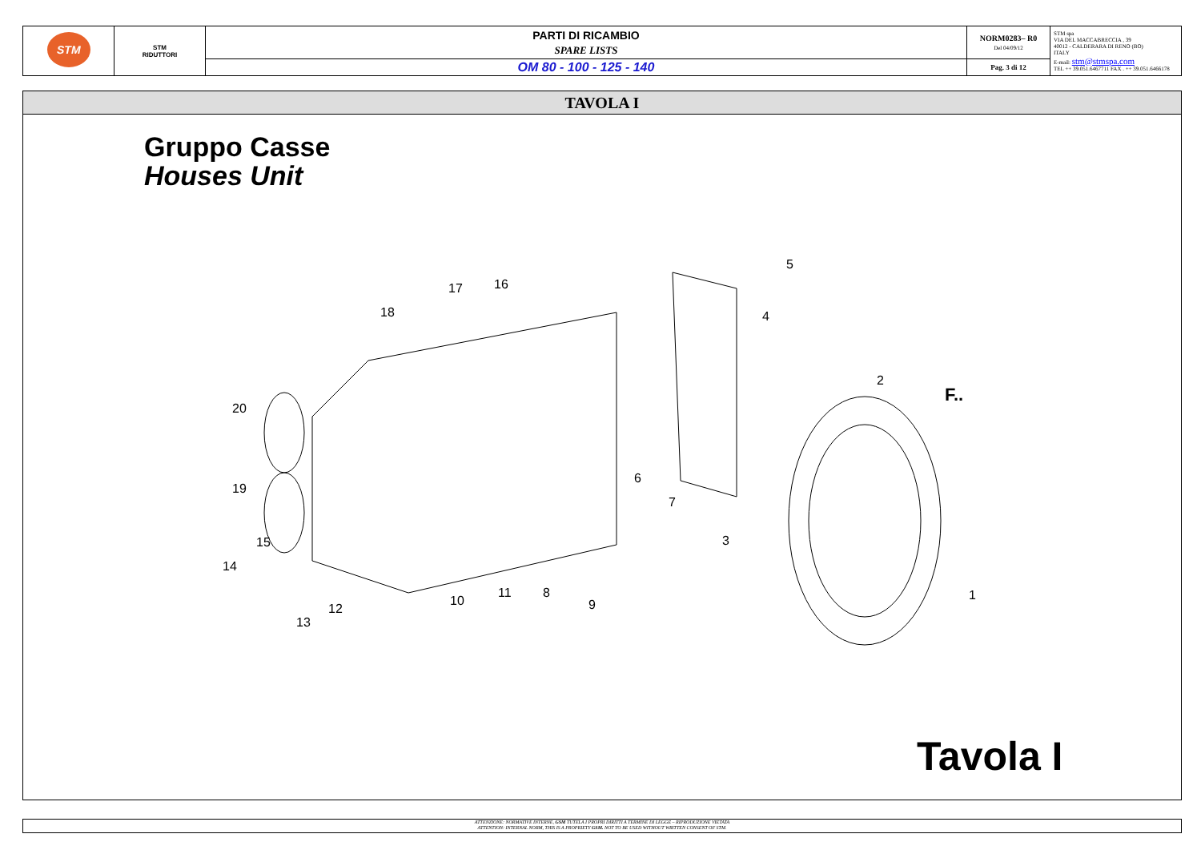| STM | STM RIDUTTORI | PARTI DI RICAMBIO SPARE LISTS | NORM0283– R0 Del 04/09/12 | STM spa VIA DEL MACCABRECCIA , 39 40012 - CALDERARA DI RENO (BO) ITALY E-mail: stm@stmspa.com TEL ++ 39.051.6467711 FAX . ++ 39.051.6466178 |
| | | OM 80 - 100 - 125 - 140 | Pag. 3 di 12 | |
TAVOLA I
Gruppo Casse
Houses Unit
F..
5
4
2
20
19
15
14
13
12
10
11
8
9
6
7
3
1
18
17
16
Tavola I
ATTENZIONE: NORMATIVE INTERNE, GSM TUTELA I PROPRI DIRITTI A TERMINE DI LEGGE – RIPRODUZIONE VIETATA
ATTENTION: INTERNAL NORM, THIS IS A PROPRIETY GSM. NOT TO BE USED WITHOUT WRITTEN CONSENT OF STM.